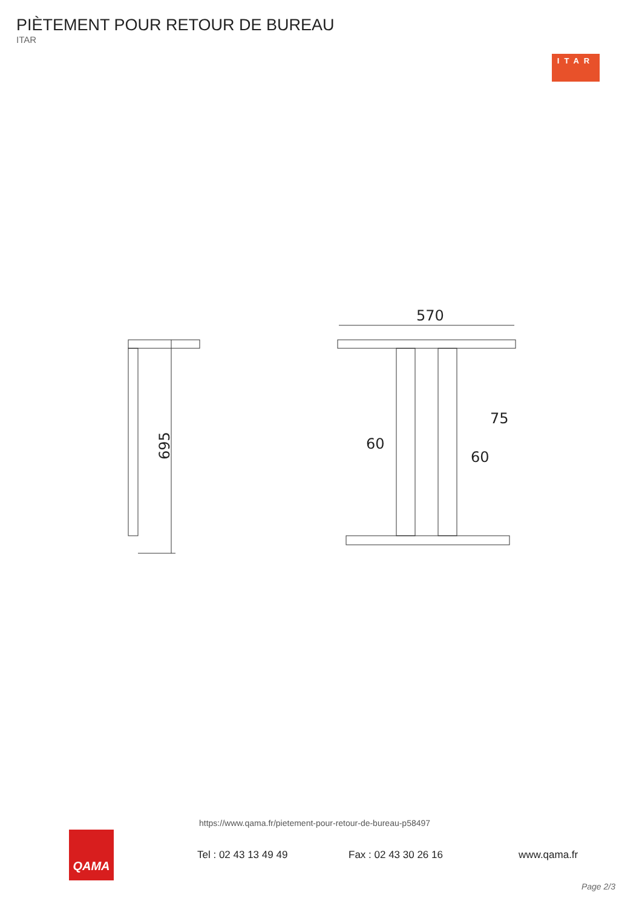PIÈTEMENT POUR RETOUR DE BUREAU
ITAR
ITAR
695
570
75
60
60
https://www.qama.fr/pietement-pour-retour-de-bureau-p58497
QAMA
Tel : 02 43 13 49 49 Fax : 02 43 30 26 16 www.qama.fr
Page 2/3